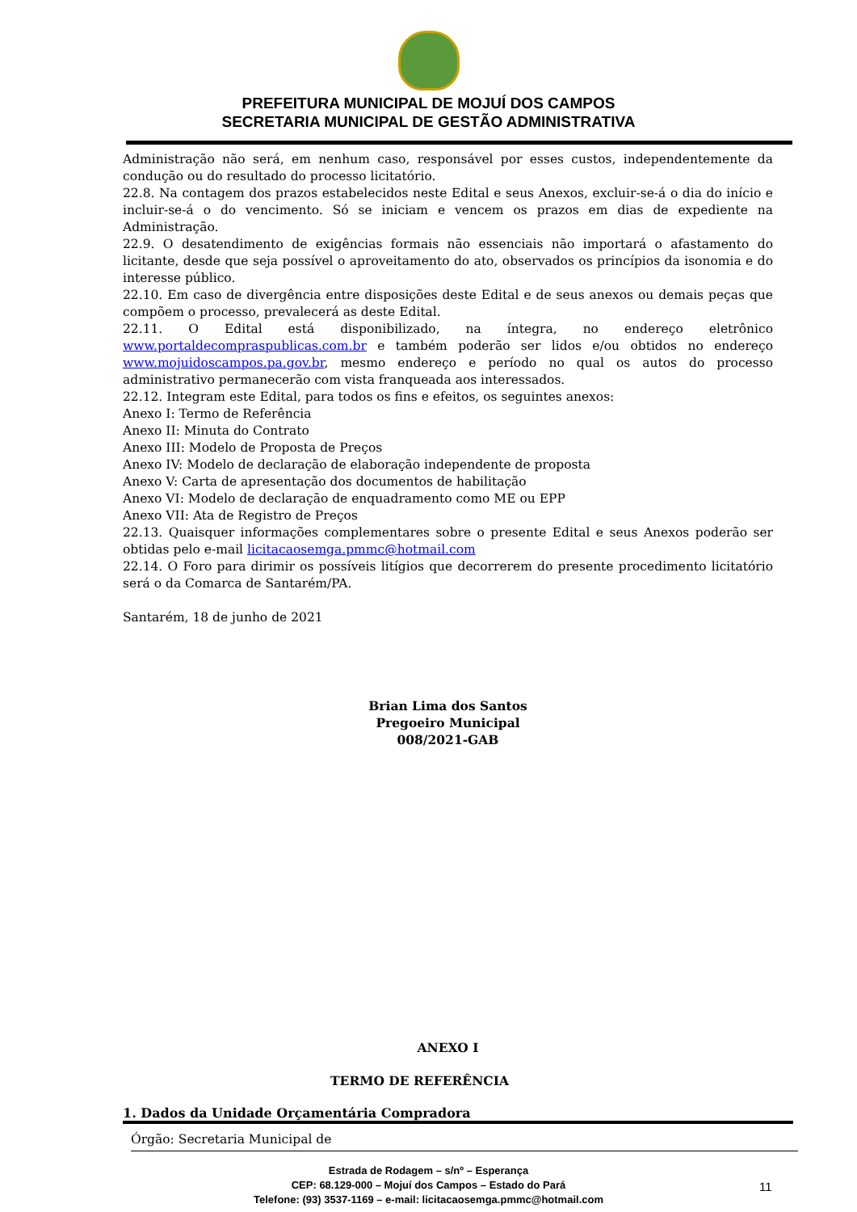PREFEITURA MUNICIPAL DE MOJUÍ DOS CAMPOS
SECRETARIA MUNICIPAL DE GESTÃO ADMINISTRATIVA
Administração não será, em nenhum caso, responsável por esses custos, independentemente da condução ou do resultado do processo licitatório.
22.8. Na contagem dos prazos estabelecidos neste Edital e seus Anexos, excluir-se-á o dia do início e incluir-se-á o do vencimento. Só se iniciam e vencem os prazos em dias de expediente na Administração.
22.9. O desatendimento de exigências formais não essenciais não importará o afastamento do licitante, desde que seja possível o aproveitamento do ato, observados os princípios da isonomia e do interesse público.
22.10. Em caso de divergência entre disposições deste Edital e de seus anexos ou demais peças que compõem o processo, prevalecerá as deste Edital.
22.11. O Edital está disponibilizado, na íntegra, no endereço eletrônico www.portaldecompraspublicas.com.br e também poderão ser lidos e/ou obtidos no endereço www.mojuidoscampos.pa.gov.br, mesmo endereço e período no qual os autos do processo administrativo permanecerão com vista franqueada aos interessados.
22.12. Integram este Edital, para todos os fins e efeitos, os seguintes anexos:
Anexo I: Termo de Referência
Anexo II: Minuta do Contrato
Anexo III: Modelo de Proposta de Preços
Anexo IV: Modelo de declaração de elaboração independente de proposta
Anexo V: Carta de apresentação dos documentos de habilitação
Anexo VI: Modelo de declaração de enquadramento como ME ou EPP
Anexo VII: Ata de Registro de Preços
22.13. Quaisquer informações complementares sobre o presente Edital e seus Anexos poderão ser obtidas pelo e-mail licitacaosemga.pmmc@hotmail.com
22.14. O Foro para dirimir os possíveis litígios que decorrerem do presente procedimento licitatório será o da Comarca de Santarém/PA.
Santarém, 18 de junho de 2021
Brian Lima dos Santos
Pregoeiro Municipal
008/2021-GAB
ANEXO I
TERMO DE REFERÊNCIA
1. Dados da Unidade Orçamentária Compradora
Órgão: Secretaria Municipal de
Estrada de Rodagem – s/nº – Esperança
CEP: 68.129-000 – Mojuí dos Campos – Estado do Pará
Telefone: (93) 3537-1169 – e-mail: licitacaosemga.pmmc@hotmail.com
11